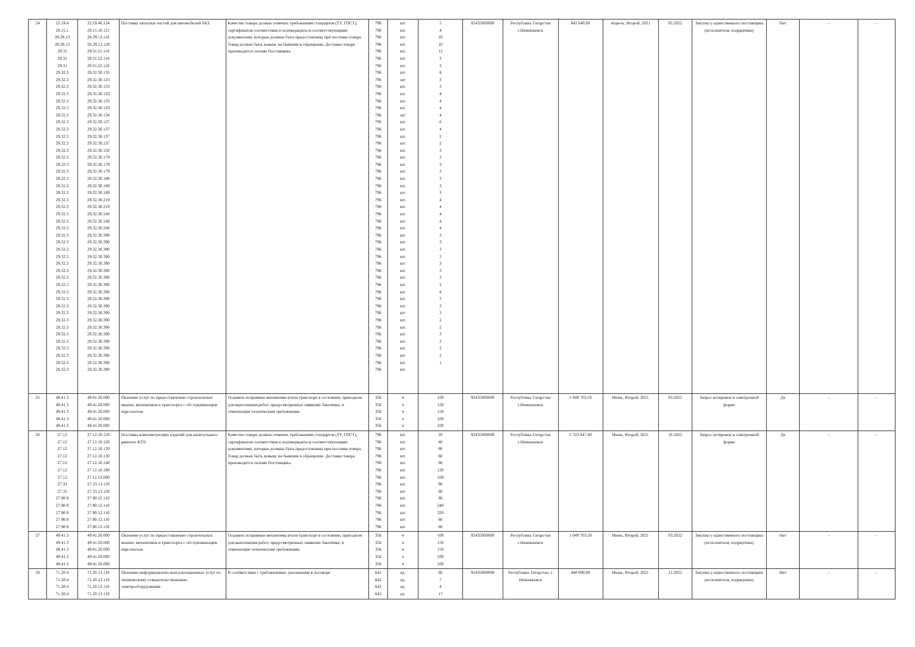| 24 | 22.19.4 28.15.1 28.29.13 28.29.13 29.31 29.31 29.31 29.32.3 29.32.3 29.32.3 29.32.3 29.32.3 29.32.3 29.32.3 29.32.3 29.32.3 29.32.3 29.32.3 29.32.3 29.32.3 29.32.3 29.32.3 29.32.3 29.32.3 29.32.3 29.32.3 29.32.3 29.32.3 29.32.3 29.32.3 29.32.3 29.32.3 29.32.3 29.32.3 29.32.3 29.32.3 29.32.3 29.32.3 29.32.3 29.32.3 29.32.3 29.32.3 29.32.3 29.32.3 29.32.3 29.32.3 29.32.3 29.32.3 29.32.3 29.32.3 | 22.19.40.124 28.15.10.121 28.29.13.110 28.29.13.120 29.31.21.110 29.31.22.110 29.31.22.110 29.32.30.132 29.32.30.133 29.32.30.133 29.32.30.133 29.32.30.133 29.32.30.133 29.32.30.134 29.32.30.137 29.32.30.137 29.32.30.137 29.32.30.137 29.32.30.150 29.32.30.179 29.32.30.179 29.32.30.179 29.32.30.189 29.32.30.189 29.32.30.189 29.32.30.219 29.32.30.219 29.32.30.240 29.32.30.240 29.32.30.240 29.32.30.390 29.32.30.390 29.32.30.390 29.32.30.390 29.32.30.390 29.32.30.390 29.32.30.390 29.32.30.390 29.32.30.390 29.32.30.390 29.32.30.390 29.32.30.390 29.32.30.390 29.32.30.390 29.32.30.390 29.32.30.390 29.32.30.390 29.32.30.390 29.32.30.390 29.32.30.390 | Поставка запасных частей для автомобилей УАЗ. | Качество товара должно отвечать требованиям стандартов (ТУ, ГОСТ), сертификатов соответствия и подтверждаться соответствующими документами, которые должны быть предоставлены при поставке товара. Товар должен быть новым, не бывшим в обращении. Доставка товара производится силами Поставщика | 796 796 796 796 796 796 796 796 796 796 796 796 796 796 796 796 796 796 796 796 796 796 796 796 796 796 796 796 796 796 796 796 796 796 796 796 796 796 796 796 796 796 796 796 796 796 796 796 796 796 | шт. шт. шт. шт. шт. шт. шт. шт. шт шт. шт. шт. шт. шт шт. шт. шт. шт. шт. шт. шт. шт. шт. шт. шт. шт. шт. шт. шт. шт. шт. шт. шт. шт. шт. шт. шт. шт. шт. шт. шт. шт. шт. шт. шт. шт. шт. шт. шт. шт. | 5 4 10 10 12 3 3 8 3 3 4 4 4 4 6 4 2 2 3 3 3 3 3 3 3 4 4 4 4 4 3 3 3 3 3 3 3 2 8 3 3 2 2 2 3 2 2 2 1 | 92435000000 | Республика Татарстан г.Нижнекамск | 842 640,00 | Апрель, Второй, 2021 | 05.2022 | Закупка у единственного поставщика (исполнителя, подрядчика) | Нет | – | – |
| 25 | 49.41.3 49.41.3 49.41.3 49.41.3 49.41.3 | 49.41.20.000 49.41.20.000 49.41.20.000 49.41.20.000 49.41.20.000 | Оказание услуг по предоставлению строительных машин, механизмов и транспорта с обслуживающим персоналом. | Подавать исправные механизмы и/или транспорт в состоянии, пригодном для выполнения работ, предусмотренных заявками Заказчика, и отвечающие техническим требованиям. | 356 356 356 356 356 | ч ч ч ч ч | 100 150 150 100 100 | 92435000000 | Республика Татарстан г.Нижнекамск | 1 049 703,50 | Июнь, Второй, 2021 | 03.2022 | Запрос котировок в электронной форме | Да | – | – |
| 26 | 27.12 27.12 27.12 27.12 27.12 27.12 27.12 27.33 27.33 27.90.9 27.90.9 27.90.9 27.90.9 27.90.9 | 27.12.10.120 27.12.10.120 27.12.10.120 27.12.10.130 27.12.10.140 27.12.10.190 27.12.23.000 27.33.13.120 27.33.13.120 27.90.12.110 27.90.12.110 27.90.12.110 27.90.12.110 27.90.12.110 | Поставка комплектующих изделий для капитального ремонта КТП. | Качество товара должно отвечать требованиям стандартов (ТУ, ГОСТ), сертификатов соответствия и подтверждаться соответствующими документами, которые должны быть предоставлены при поставке товара. Товар должен быть новым, не бывшим в обращении. Доставка товара производится силами Поставщика. | 796 796 796 796 796 796 796 796 796 796 796 796 796 796 | шт. шт. шт. шт. шт. шт. шт. шт. шт. шт. шт. шт. шт. шт. | 20 40 80 60 60 120 100 90 60 80 240 320 60 60 | 92435000000 | Республика Татарстан г.Нижнекамск | 5 333 847,40 | Июнь, Второй, 2021 | 10.2022 | Запрос котировок в электронной форме | Да | – | – |
| 27 | 49.41.3 49.41.3 49.41.3 49.41.3 49.41.3 | 49.41.20.000 49.41.20.000 49.41.20.000 49.41.20.000 49.41.20.000 | Оказание услуг по предоставлению строительных машин, механизмов и транспорта с обслуживающим персоналом. | Подавать исправные механизмы и/или транспорт в состоянии, пригодном для выполнения работ, предусмотренных заявками Заказчика, и отвечающие техническим требованиям. | 356 356 356 356 356 | ч ч ч ч ч | 100 150 150 100 100 | 92435000000 | Республика Татарстан г.Нижнекамск | 1 049 703,50 | Июнь, Второй, 2021 | 03.2022 | Закупка у единственного поставщика (исполнителя, подрядчика) | Нет | – | – |
| 28 | 71.20.4 71.20.4 71.20.4 71.20.4 | 71.20.13.110 71.20.13.110 71.20.13.110 71.20.13.110 | Оказание информационно-консультационных услуг по техническому освидетельствованию электрооборудования. | В соответствии с требованиями, указанными в договоре | 642 642 642 642 | ед. ед. ед. ед. | 60 7 4 17 | 92435000000 | Республика Татарстан, г. Нижнекамск | 440 000,00 | Июнь, Второй, 2021 | 12.2022 | Закупка у единственного поставщика (исполнителя, подрядчика) | Нет | – | – |